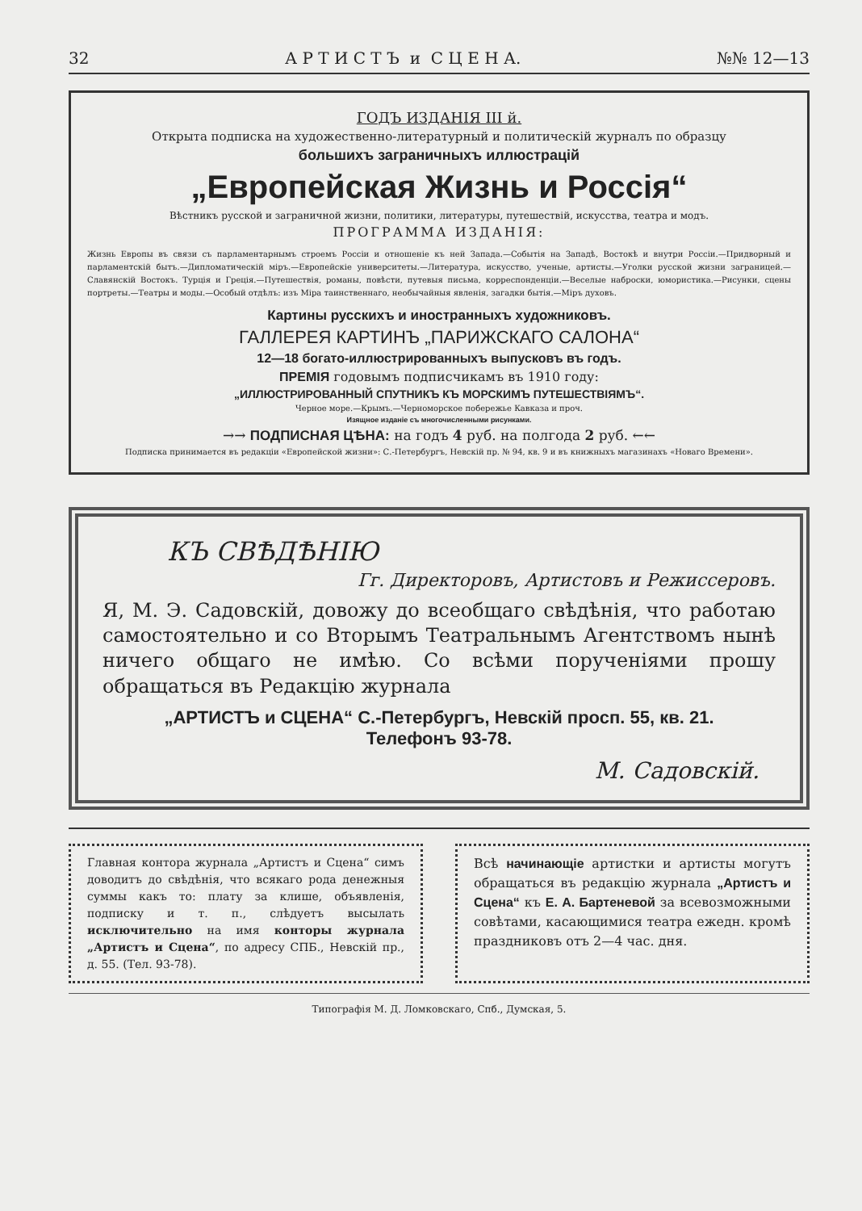32 А Р Т И С Т Ъ и С Ц Е Н А. №№ 12—13
ГОДЪ ИЗДАНIЯ III й.
Открыта подписка на художественно-литературный и политическiй журналъ по образцу
большихъ заграничныхъ иллюстрацiй
„Европейская Жизнь и Россiя“
Вѣстникъ русской и заграничной жизни, политики, литературы, путешествiй, искусства, театра и модъ.
ПРОГРАММА ИЗДАНIЯ:
Жизнь Европы въ связи съ парламентарнымъ строемъ Россiи и отношенiе къ ней Запада.—Событiя на Западѣ, Востокѣ и внутри Россiи.—Придворный и парламентскiй бытъ.—Дипломатическiй мiръ.—Европейскiе университеты.—Литература, искусство, ученые, артисты.—Уголки русской жизни заграницей.—Славянскiй Востокъ. Турцiя и Грецiя.—Путешествiя, романы, повѣсти, путевыя письма, корреспонденцiи.—Веселые наброски, юмористика.—Рисунки, сцены портреты.—Театры и моды.—Особый отдѣлъ: изъ Мiра таинственнаго, необычайныя явленiя, загадки бытiя.—Мiръ духовъ.
Картины русскихъ и иностранныхъ художниковъ.
ГАЛЛЕРЕЯ КАРТИНЪ „ПАРИЖСКАГО САЛОНА“
12—18 богато-иллюстрированныхъ выпусковъ въ годъ.
ПРЕМIЯ годовымъ подписчикамъ въ 1910 году:
„ИЛЛЮСТРИРОВАННЫЙ СПУТНИКЪ КЪ МОРСКИМЪ ПУТЕШЕСТВIЯМЪ“.
Черное море.—Крымъ.—Черноморское побережье Кавказа и проч.
Изящное изданiе съ многочисленными рисунками.
→→ ПОДПИСНАЯ ЦѢНА: на годъ 4 руб. на полгода 2 руб. ←←
Подписка принимается въ редакцiи «Европейской жизни»: С.-Петербургъ, Невскiй пр. № 94, кв. 9 и въ книжныхъ магазинахъ «Новаго Времени».
КЪ СВѢДѢНIЮ
Гг. Директоровъ, Артистовъ и Режиссеровъ.
Я, М. Э. Садовскiй, довожу до всеобщаго свѣдѣнiя, что работаю самостоятельно и со Вторымъ Театральнымъ Агентствомъ нынѣ ничего общаго не имѣю. Со всѣми порученiями прошу обращаться въ Редакцiю журнала
„АРТИСТЪ и СЦЕНА“ С.-Петербургъ, Невскiй просп. 55, кв. 21.
Телефонъ 93-78.
М. Садовскiй.
Главная контора журнала „Артистъ и Сцена“ симъ доводитъ до свѣдѣнiя, что всякаго рода денежныя суммы какъ то: плату за клише, объявленiя, подписку и т. п., слѣдуетъ высылать исключительно на имя конторы журнала „Артистъ и Сцена“, по адресу СПБ., Невскiй пр., д. 55. (Тел. 93-78).
Всѣ начинающiе артистки и артисты могутъ обращаться въ редакцiю журнала „Артистъ и Сцена“ къ Е. А. Бартеневой за всевозможными совѣтами, касающимися театра ежедн. кромѣ праздниковъ отъ 2—4 час. дня.
Типографiя М. Д. Ломковскаго, Спб., Думская, 5.